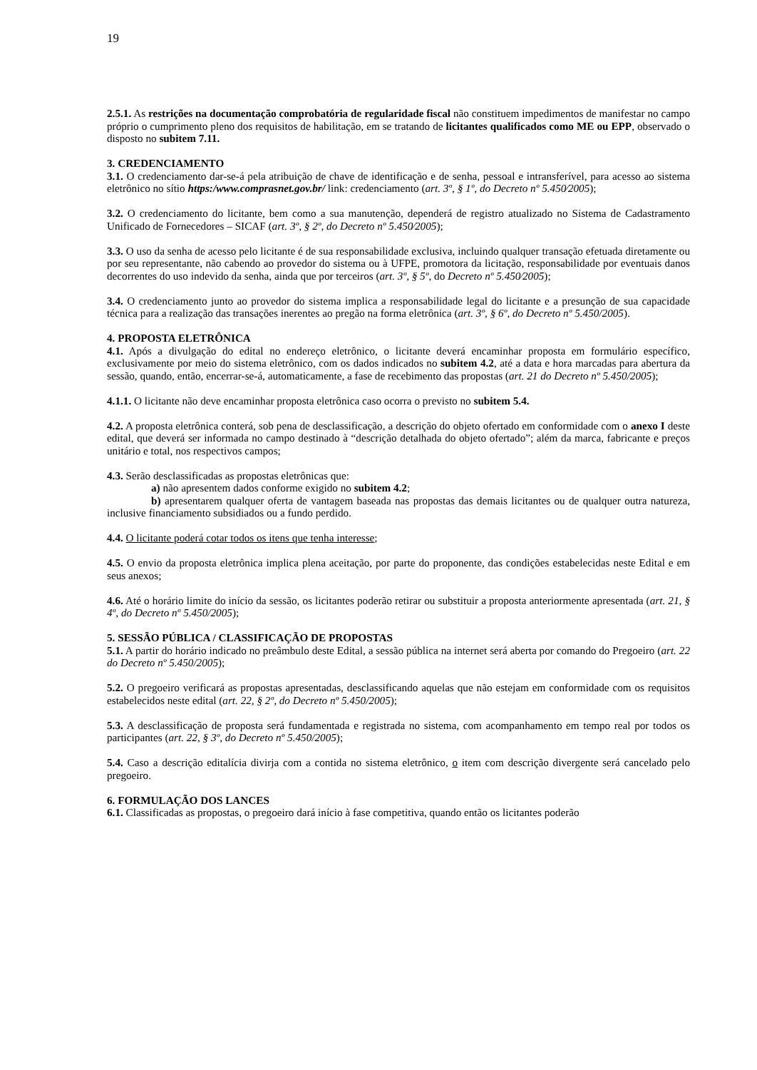19
2.5.1. As restrições na documentação comprobatória de regularidade fiscal não constituem impedimentos de manifestar no campo próprio o cumprimento pleno dos requisitos de habilitação, em se tratando de licitantes qualificados como ME ou EPP, observado o disposto no subitem 7.11.
3. CREDENCIAMENTO
3.1. O credenciamento dar-se-á pela atribuição de chave de identificação e de senha, pessoal e intransferível, para acesso ao sistema eletrônico no sítio https:/www.comprasnet.gov.br/ link: credenciamento (art. 3º, § 1º, do Decreto nº 5.450⁄2005);
3.2. O credenciamento do licitante, bem como a sua manutenção, dependerá de registro atualizado no Sistema de Cadastramento Unificado de Fornecedores – SICAF (art. 3º, § 2º, do Decreto nº 5.450⁄2005);
3.3. O uso da senha de acesso pelo licitante é de sua responsabilidade exclusiva, incluindo qualquer transação efetuada diretamente ou por seu representante, não cabendo ao provedor do sistema ou à UFPE, promotora da licitação, responsabilidade por eventuais danos decorrentes do uso indevido da senha, ainda que por terceiros (art. 3º, § 5º, do Decreto nº 5.450⁄2005);
3.4. O credenciamento junto ao provedor do sistema implica a responsabilidade legal do licitante e a presunção de sua capacidade técnica para a realização das transações inerentes ao pregão na forma eletrônica (art. 3º, § 6º, do Decreto nº 5.450/2005).
4. PROPOSTA ELETRÔNICA
4.1. Após a divulgação do edital no endereço eletrônico, o licitante deverá encaminhar proposta em formulário específico, exclusivamente por meio do sistema eletrônico, com os dados indicados no subitem 4.2, até a data e hora marcadas para abertura da sessão, quando, então, encerrar-se-á, automaticamente, a fase de recebimento das propostas (art. 21 do Decreto nº 5.450/2005);
4.1.1. O licitante não deve encaminhar proposta eletrônica caso ocorra o previsto no subitem 5.4.
4.2. A proposta eletrônica conterá, sob pena de desclassificação, a descrição do objeto ofertado em conformidade com o anexo I deste edital, que deverá ser informada no campo destinado à “descrição detalhada do objeto ofertado”; além da marca, fabricante e preços unitário e total, nos respectivos campos;
4.3. Serão desclassificadas as propostas eletrônicas que:
a) não apresentem dados conforme exigido no subitem 4.2;
b) apresentarem qualquer oferta de vantagem baseada nas propostas das demais licitantes ou de qualquer outra natureza, inclusive financiamento subsidiados ou a fundo perdido.
4.4. O licitante poderá cotar todos os itens que tenha interesse;
4.5. O envio da proposta eletrônica implica plena aceitação, por parte do proponente, das condições estabelecidas neste Edital e em seus anexos;
4.6. Até o horário limite do início da sessão, os licitantes poderão retirar ou substituir a proposta anteriormente apresentada (art. 21, § 4º, do Decreto nº 5.450/2005);
5. SESSÃO PÚBLICA / CLASSIFICAÇÃO DE PROPOSTAS
5.1. A partir do horário indicado no preâmbulo deste Edital, a sessão pública na internet será aberta por comando do Pregoeiro (art. 22 do Decreto nº 5.450/2005);
5.2. O pregoeiro verificará as propostas apresentadas, desclassificando aquelas que não estejam em conformidade com os requisitos estabelecidos neste edital (art. 22, § 2º, do Decreto nº 5.450/2005);
5.3. A desclassificação de proposta será fundamentada e registrada no sistema, com acompanhamento em tempo real por todos os participantes (art. 22, § 3º, do Decreto nº 5.450/2005);
5.4. Caso a descrição editalícia divirja com a contida no sistema eletrônico, o item com descrição divergente será cancelado pelo pregoeiro.
6. FORMULAÇÃO DOS LANCES
6.1. Classificadas as propostas, o pregoeiro dará início à fase competitiva, quando então os licitantes poderão